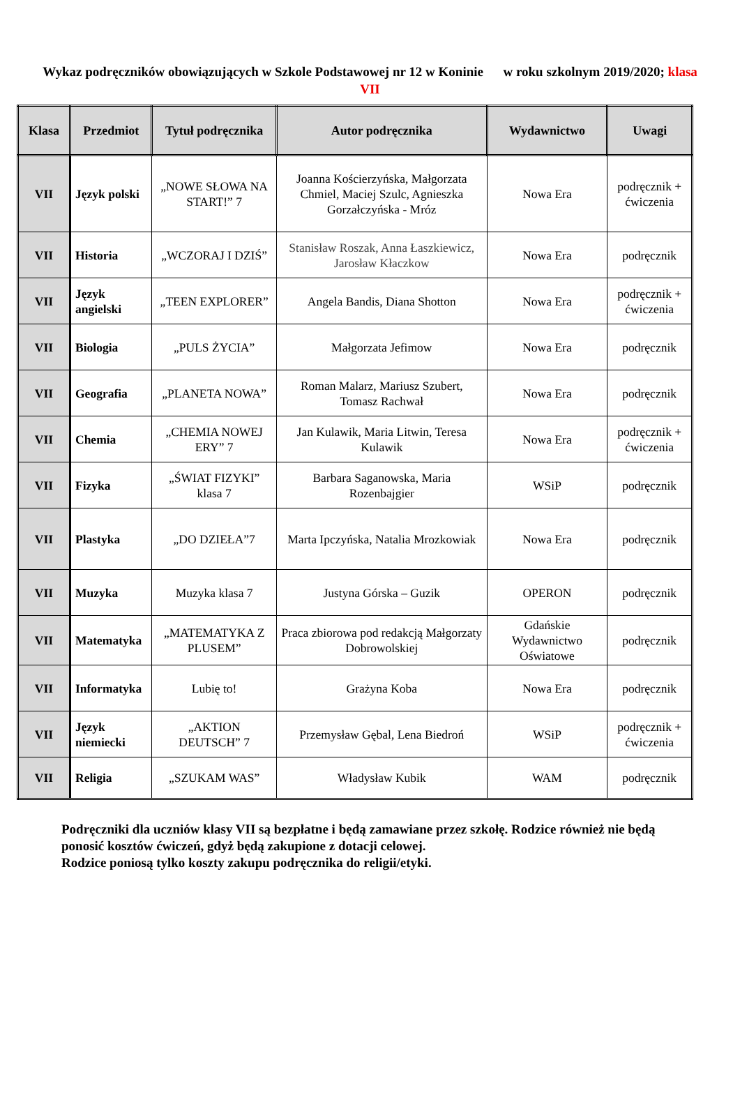Wykaz podręczników obowiązujących w Szkole Podstawowej nr 12 w Koninie w roku szkolnym 2019/2020; klasa VII
| Klasa | Przedmiot | Tytuł podręcznika | Autor podręcznika | Wydawnictwo | Uwagi |
| --- | --- | --- | --- | --- | --- |
| VII | Język polski | „NOWE SŁOWA NA START!” 7 | Joanna Kościerzyńska, Małgorzata Chmiel, Maciej Szulc, Agnieszka Gorzałczyńska - Mróz | Nowa Era | podręcznik + ćwiczenia |
| VII | Historia | „WCZORAJ I DZIŚ” | Stanisław Roszak, Anna Łaszkiewicz, Jarosław Kłaczkow | Nowa Era | podręcznik |
| VII | Język angielski | „TEEN EXPLORER” | Angela Bandis, Diana Shotton | Nowa Era | podręcznik + ćwiczenia |
| VII | Biologia | „PULS ŻYCIA” | Małgorzata Jefimow | Nowa Era | podręcznik |
| VII | Geografia | „PLANETA NOWA” | Roman Malarz, Mariusz Szubert, Tomasz Rachwał | Nowa Era | podręcznik |
| VII | Chemia | „CHEMIA NOWEJ ERY” 7 | Jan Kulawik, Maria Litwin, Teresa Kulawik | Nowa Era | podręcznik + ćwiczenia |
| VII | Fizyka | „ŚWIAT FIZYKI” klasa 7 | Barbara Saganowska, Maria Rozenbajgier | WSiP | podręcznik |
| VII | Plastyka | „DO DZIEŁA”7 | Marta Ipczyńska, Natalia Mrozkowiak | Nowa Era | podręcznik |
| VII | Muzyka | Muzyka klasa 7 | Justyna Górska – Guzik | OPERON | podręcznik |
| VII | Matematyka | „MATEMATYKA Z PLUSEM” | Praca zbiorowa pod redakcją Małgorzaty Dobrowolskiej | Gdańskie Wydawnictwo Oświatowe | podręcznik |
| VII | Informatyka | Lubię to! | Grażyna Koba | Nowa Era | podręcznik |
| VII | Język niemiecki | „AKTION DEUTSCH” 7 | Przemysław Gębal, Lena Biedroń | WSiP | podręcznik + ćwiczenia |
| VII | Religia | „SZUKAM WAS” | Władysław Kubik | WAM | podręcznik |
Podręczniki dla uczniów klasy VII są bezpłatne i będą zamawiane przez szkołę. Rodzice również nie będą ponosić kosztów ćwiczeń, gdyż będą zakupione z dotacji celowej.
Rodzice poniosą tylko koszty zakupu podręcznika do religii/etyki.